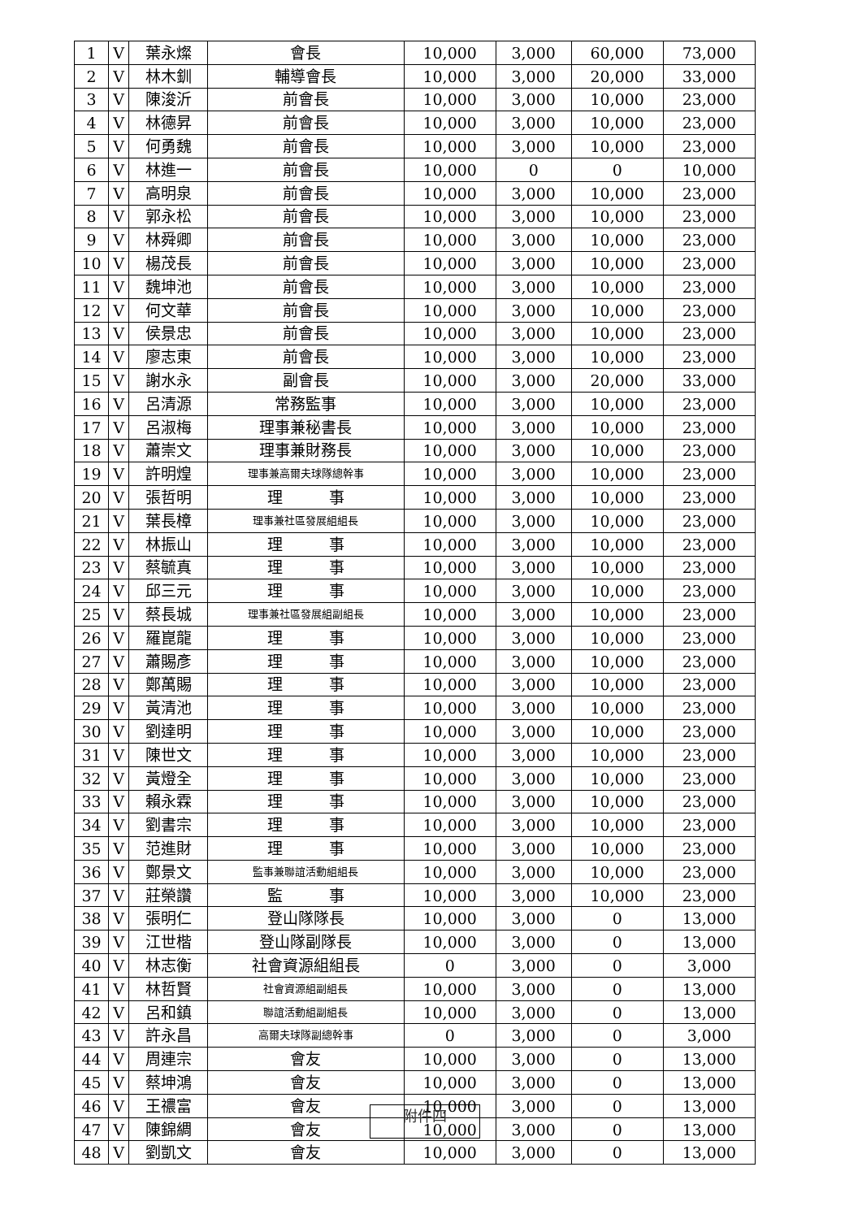| 1 | V | 葉永燦 | 會長 | 10,000 | 3,000 | 60,000 | 73,000 |
| 2 | V | 林木釧 | 輔導會長 | 10,000 | 3,000 | 20,000 | 33,000 |
| 3 | V | 陳浚沂 | 前會長 | 10,000 | 3,000 | 10,000 | 23,000 |
| 4 | V | 林德昇 | 前會長 | 10,000 | 3,000 | 10,000 | 23,000 |
| 5 | V | 何勇魏 | 前會長 | 10,000 | 3,000 | 10,000 | 23,000 |
| 6 | V | 林進一 | 前會長 | 10,000 | 0 | 0 | 10,000 |
| 7 | V | 高明泉 | 前會長 | 10,000 | 3,000 | 10,000 | 23,000 |
| 8 | V | 郭永松 | 前會長 | 10,000 | 3,000 | 10,000 | 23,000 |
| 9 | V | 林舜卿 | 前會長 | 10,000 | 3,000 | 10,000 | 23,000 |
| 10 | V | 楊茂長 | 前會長 | 10,000 | 3,000 | 10,000 | 23,000 |
| 11 | V | 魏坤池 | 前會長 | 10,000 | 3,000 | 10,000 | 23,000 |
| 12 | V | 何文華 | 前會長 | 10,000 | 3,000 | 10,000 | 23,000 |
| 13 | V | 侯景忠 | 前會長 | 10,000 | 3,000 | 10,000 | 23,000 |
| 14 | V | 廖志東 | 前會長 | 10,000 | 3,000 | 10,000 | 23,000 |
| 15 | V | 謝水永 | 副會長 | 10,000 | 3,000 | 20,000 | 33,000 |
| 16 | V | 呂清源 | 常務監事 | 10,000 | 3,000 | 10,000 | 23,000 |
| 17 | V | 呂淑梅 | 理事兼秘書長 | 10,000 | 3,000 | 10,000 | 23,000 |
| 18 | V | 蕭崇文 | 理事兼財務長 | 10,000 | 3,000 | 10,000 | 23,000 |
| 19 | V | 許明煌 | 理事兼高爾夫球隊總幹事 | 10,000 | 3,000 | 10,000 | 23,000 |
| 20 | V | 張哲明 | 理 事 | 10,000 | 3,000 | 10,000 | 23,000 |
| 21 | V | 葉長樟 | 理事兼社區發展組組長 | 10,000 | 3,000 | 10,000 | 23,000 |
| 22 | V | 林振山 | 理 事 | 10,000 | 3,000 | 10,000 | 23,000 |
| 23 | V | 蔡毓真 | 理 事 | 10,000 | 3,000 | 10,000 | 23,000 |
| 24 | V | 邱三元 | 理 事 | 10,000 | 3,000 | 10,000 | 23,000 |
| 25 | V | 蔡長城 | 理事兼社區發展組副組長 | 10,000 | 3,000 | 10,000 | 23,000 |
| 26 | V | 羅崑龍 | 理 事 | 10,000 | 3,000 | 10,000 | 23,000 |
| 27 | V | 蕭賜彥 | 理 事 | 10,000 | 3,000 | 10,000 | 23,000 |
| 28 | V | 鄭萬賜 | 理 事 | 10,000 | 3,000 | 10,000 | 23,000 |
| 29 | V | 黃清池 | 理 事 | 10,000 | 3,000 | 10,000 | 23,000 |
| 30 | V | 劉達明 | 理 事 | 10,000 | 3,000 | 10,000 | 23,000 |
| 31 | V | 陳世文 | 理 事 | 10,000 | 3,000 | 10,000 | 23,000 |
| 32 | V | 黃燈全 | 理 事 | 10,000 | 3,000 | 10,000 | 23,000 |
| 33 | V | 賴永霖 | 理 事 | 10,000 | 3,000 | 10,000 | 23,000 |
| 34 | V | 劉書宗 | 理 事 | 10,000 | 3,000 | 10,000 | 23,000 |
| 35 | V | 范進財 | 理 事 | 10,000 | 3,000 | 10,000 | 23,000 |
| 36 | V | 鄭景文 | 監事兼聯誼活動組組長 | 10,000 | 3,000 | 10,000 | 23,000 |
| 37 | V | 莊榮讚 | 監 事 | 10,000 | 3,000 | 10,000 | 23,000 |
| 38 | V | 張明仁 | 登山隊隊長 | 10,000 | 3,000 | 0 | 13,000 |
| 39 | V | 江世楷 | 登山隊副隊長 | 10,000 | 3,000 | 0 | 13,000 |
| 40 | V | 林志衡 | 社會資源組組長 | 0 | 3,000 | 0 | 3,000 |
| 41 | V | 林哲賢 | 社會資源組副組長 | 10,000 | 3,000 | 0 | 13,000 |
| 42 | V | 呂和鎮 | 聯誼活動組副組長 | 10,000 | 3,000 | 0 | 13,000 |
| 43 | V | 許永昌 | 高爾夫球隊副總幹事 | 0 | 3,000 | 0 | 3,000 |
| 44 | V | 周連宗 | 會友 | 10,000 | 3,000 | 0 | 13,000 |
| 45 | V | 蔡坤鴻 | 會友 | 10,000 | 3,000 | 0 | 13,000 |
| 46 | V | 王禯富 | 會友 | 10,000 | 3,000 | 0 | 13,000 |
| 47 | V | 陳錦綢 | 會友 | 10,000 | 3,000 | 0 | 13,000 |
| 48 | V | 劉凱文 | 會友 | 10,000 | 3,000 | 0 | 13,000 |
附件四